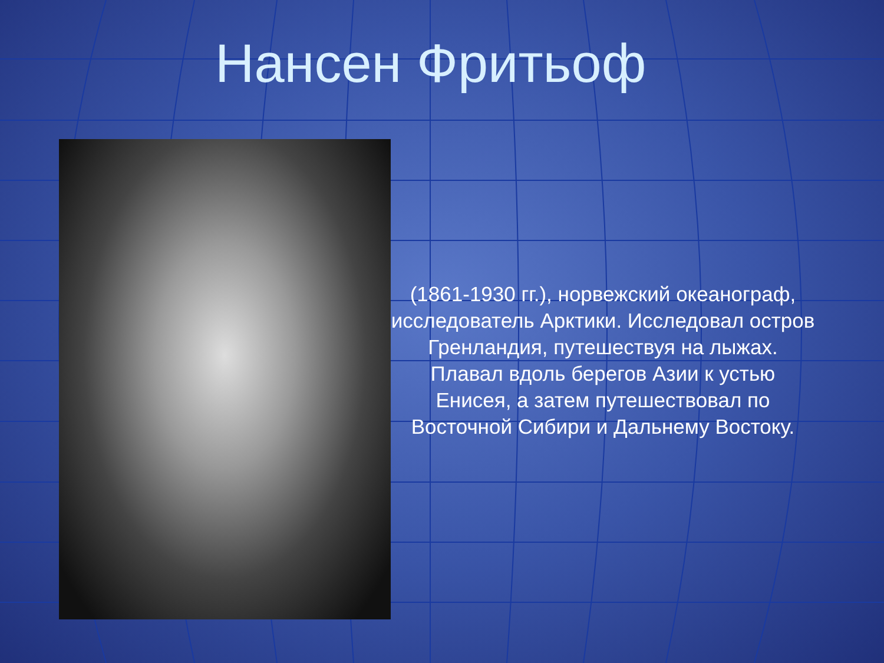Нансен Фритьоф
(1861-1930 гг.), норвежский океанограф, исследователь Арктики. Исследовал остров Гренландия, путешествуя на лыжах. Плавал вдоль берегов Азии к устью Енисея, а затем путешествовал по Восточной Сибири и Дальнему Востоку.